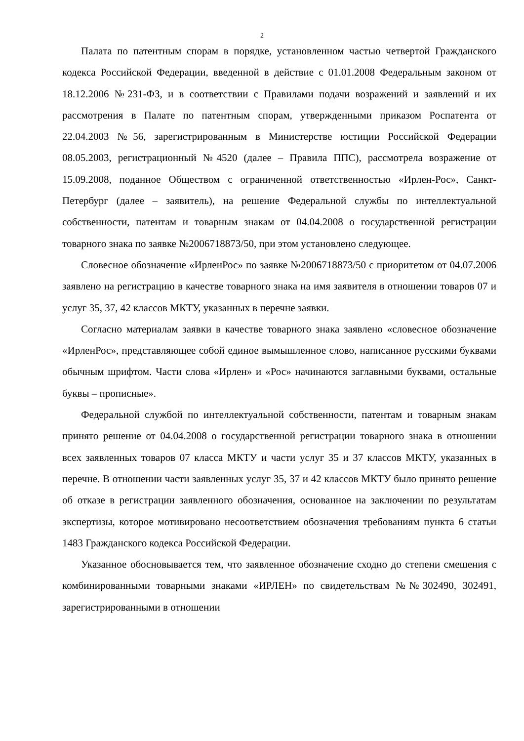2
Палата по патентным спорам в порядке, установленном частью четвертой Гражданского кодекса Российской Федерации, введенной в действие с 01.01.2008 Федеральным законом от 18.12.2006 №231-ФЗ, и в соответствии с Правилами подачи возражений и заявлений и их рассмотрения в Палате по патентным спорам, утвержденными приказом Роспатента от 22.04.2003 №56, зарегистрированным в Министерстве юстиции Российской Федерации 08.05.2003, регистрационный №4520 (далее – Правила ППС), рассмотрела возражение от 15.09.2008, поданное Обществом с ограниченной ответственностью «Ирлен-Рос», Санкт-Петербург (далее – заявитель), на решение Федеральной службы по интеллектуальной собственности, патентам и товарным знакам от 04.04.2008 о государственной регистрации товарного знака по заявке №2006718873/50, при этом установлено следующее.
Словесное обозначение «ИрленРос» по заявке №2006718873/50 с приоритетом от 04.07.2006 заявлено на регистрацию в качестве товарного знака на имя заявителя в отношении товаров 07 и услуг 35, 37, 42 классов МКТУ, указанных в перечне заявки.
Согласно материалам заявки в качестве товарного знака заявлено «словесное обозначение «ИрленРос», представляющее собой единое вымышленное слово, написанное русскими буквами обычным шрифтом. Части слова «Ирлен» и «Рос» начинаются заглавными буквами, остальные буквы – прописные».
Федеральной службой по интеллектуальной собственности, патентам и товарным знакам принято решение от 04.04.2008 о государственной регистрации товарного знака в отношении всех заявленных товаров 07 класса МКТУ и части услуг 35 и 37 классов МКТУ, указанных в перечне. В отношении части заявленных услуг 35, 37 и 42 классов МКТУ было принято решение об отказе в регистрации заявленного обозначения, основанное на заключении по результатам экспертизы, которое мотивировано несоответствием обозначения требованиям пункта 6 статьи 1483 Гражданского кодекса Российской Федерации.
Указанное обосновывается тем, что заявленное обозначение сходно до степени смешения с комбинированными товарными знаками «ИРЛЕН» по свидетельствам №№302490, 302491, зарегистрированными в отношении